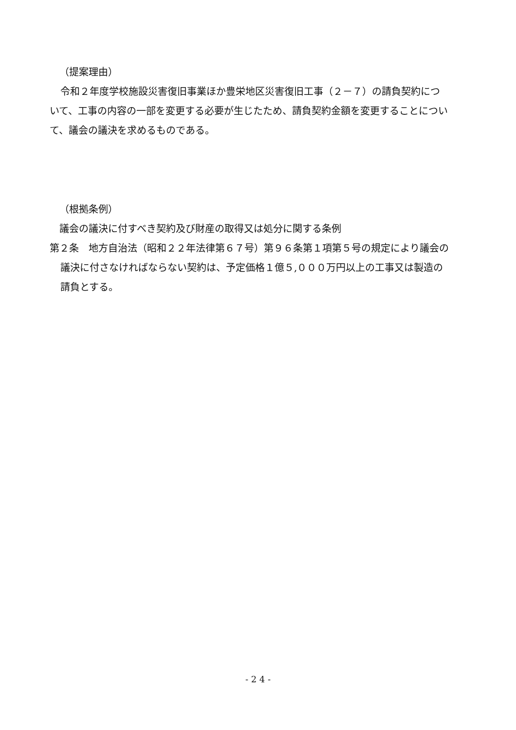（提案理由）
令和２年度学校施設災害復旧事業ほか豊栄地区災害復旧工事（２－７）の請負契約について、工事の内容の一部を変更する必要が生じたため、請負契約金額を変更することについて、議会の議決を求めるものである。
（根拠条例）
議会の議決に付すべき契約及び財産の取得又は処分に関する条例
第２条　地方自治法（昭和２２年法律第６７号）第９６条第１項第５号の規定により議会の議決に付さなければならない契約は、予定価格１億５,０００万円以上の工事又は製造の請負とする。
- 2 4 -